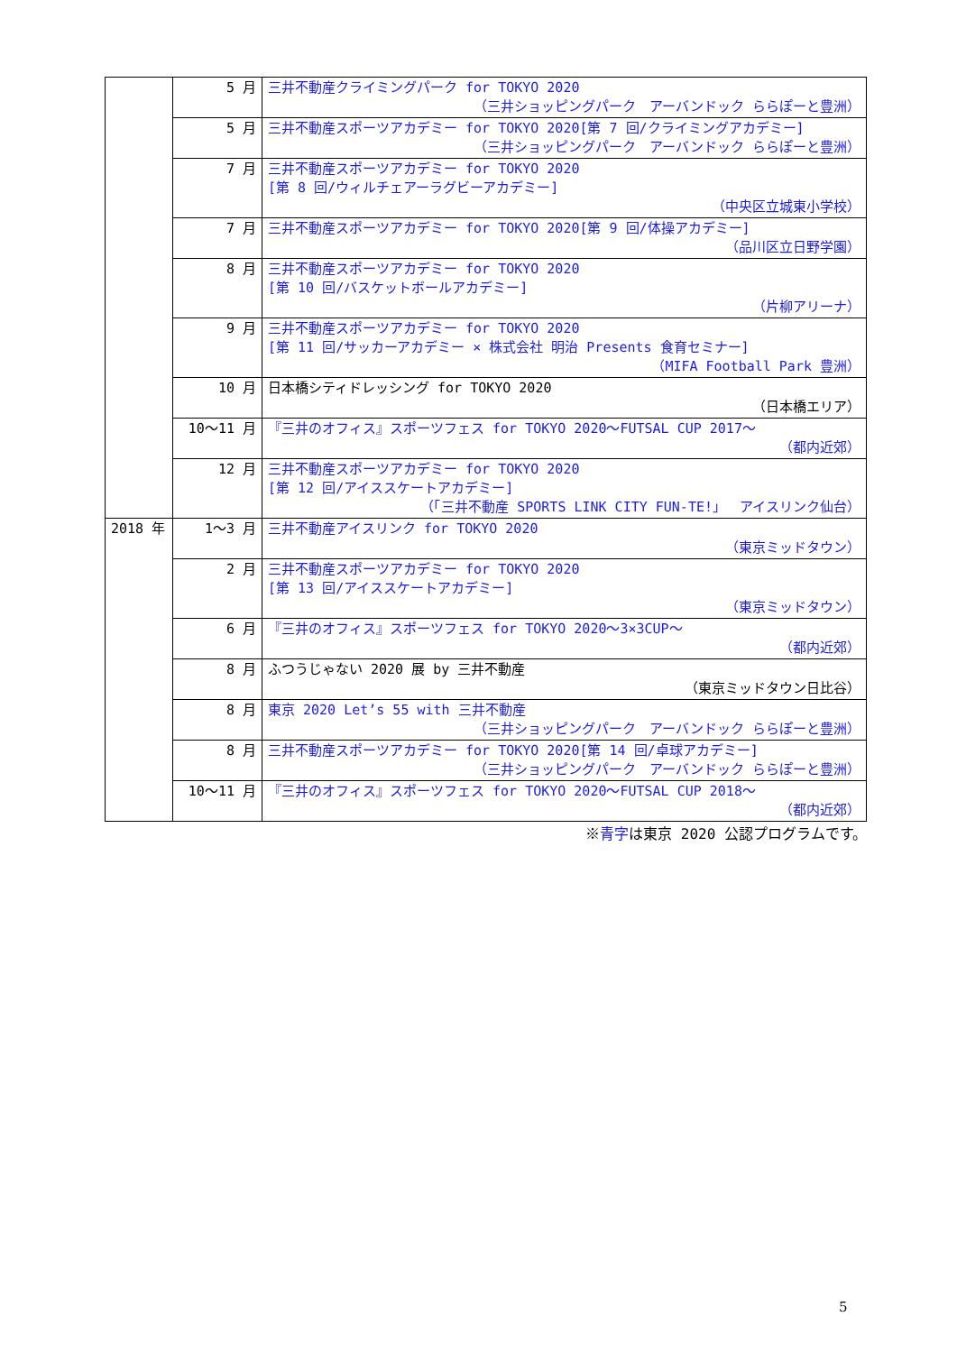| | 5 月 | 三井不動産クライミングパーク for TOKYO 2020 （三井ショッピングパーク アーバンドック ららぽーと豊洲） |
| | 5 月 | 三井不動産スポーツアカデミー for TOKYO 2020[第 7 回/クライミングアカデミー] （三井ショッピングパーク アーバンドック ららぽーと豊洲） |
| | 7 月 | 三井不動産スポーツアカデミー for TOKYO 2020 [第 8 回/ウィルチェアーラグビーアカデミー] （中央区立城東小学校） |
| | 7 月 | 三井不動産スポーツアカデミー for TOKYO 2020[第 9 回/体操アカデミー] （品川区立日野学園） |
| | 8 月 | 三井不動産スポーツアカデミー for TOKYO 2020 [第 10 回/バスケットボールアカデミー] （片柳アリーナ） |
| | 9 月 | 三井不動産スポーツアカデミー for TOKYO 2020 [第 11 回/サッカーアカデミー × 株式会社 明治 Presents 食育セミナー] （MIFA Football Park 豊洲） |
| | 10 月 | 日本橋シティドレッシング for TOKYO 2020 （日本橋エリア） |
| | 10～11 月 | 『三井のオフィス』スポーツフェス for TOKYO 2020～FUTSAL CUP 2017～ （都内近郊） |
| | 12 月 | 三井不動産スポーツアカデミー for TOKYO 2020 [第 12 回/アイススケートアカデミー] （「三井不動産 SPORTS LINK CITY FUN-TE!」 アイスリンク仙台） |
| 2018 年 | 1～3 月 | 三井不動産アイスリンク for TOKYO 2020 （東京ミッドタウン） |
| | 2 月 | 三井不動産スポーツアカデミー for TOKYO 2020 [第 13 回/アイススケートアカデミー] （東京ミッドタウン） |
| | 6 月 | 『三井のオフィス』スポーツフェス for TOKYO 2020～3×3CUP～ （都内近郊） |
| | 8 月 | ふつうじゃない 2020 展 by 三井不動産 （東京ミッドタウン日比谷） |
| | 8 月 | 東京 2020 Let’s 55 with 三井不動産 （三井ショッピングパーク アーバンドック ららぽーと豊洲） |
| | 8 月 | 三井不動産スポーツアカデミー for TOKYO 2020[第 14 回/卓球アカデミー] （三井ショッピングパーク アーバンドック ららぽーと豊洲） |
| | 10～11 月 | 『三井のオフィス』スポーツフェス for TOKYO 2020～FUTSAL CUP 2018～ （都内近郊） |
※青字は東京 2020 公認プログラムです。
5